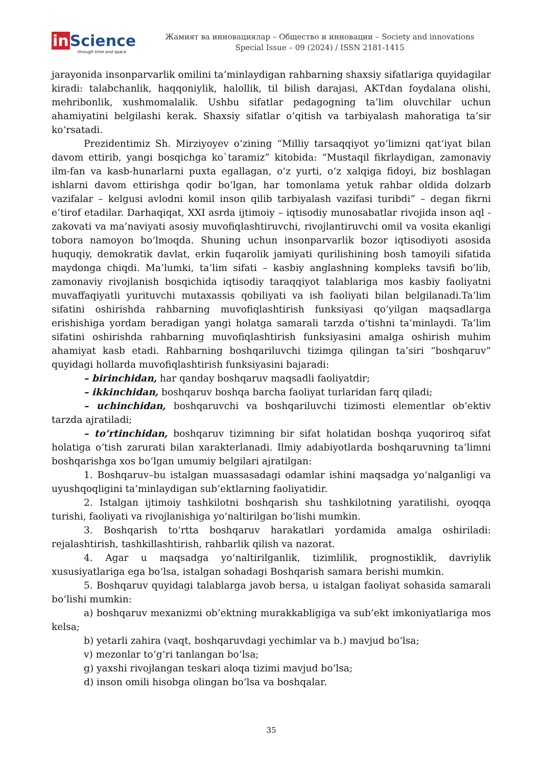in Science
through time and space
Жамият ва инновациялар – Общество и инновации – Society and innovations
Special Issue – 09 (2024) / ISSN 2181-1415
jarayonida insonparvarlik omilini ta’minlaydigan rahbarning shaxsiy sifatlariga quyidagilar kiradi: talabchanlik, haqqoniylik, halollik, til bilish darajasi, AKTdan foydalana olishi, mehribonlik, xushmomalalik. Ushbu sifatlar pedagogning ta’lim oluvchilar uchun ahamiyatini belgilashi kerak. Shaxsiy sifatlar o‘qitish va tarbiyalash mahoratiga ta’sir ko‘rsatadi.
Prezidentimiz Sh. Mirziyoyev o‘zining “Milliy tarsaqqiyot yo‘limizni qat‘iyat bilan davom ettirib, yangi bosqichga ko`taramiz” kitobida: “Mustaqil fikrlaydigan, zamonaviy ilm-fan va kasb-hunarlarni puxta egallagan, o‘z yurti, o‘z xalqiga fidoyi, biz boshlagan ishlarni davom ettirishga qodir bo‘lgan, har tomonlama yetuk rahbar oldida dolzarb vazifalar – kelgusi avlodni komil inson qilib tarbiyalash vazifasi turibdi” – degan fikrni e’tirof etadilar. Darhaqiqat, XXI asrda ijtimoiy – iqtisodiy munosabatlar rivojida inson aql -zakovati va ma’naviyati asosiy muvofiqlashtiruvchi, rivojlantiruvchi omil va vosita ekanligi tobora namoyon bo‘lmoqda. Shuning uchun insonparvarlik bozor iqtisodiyoti asosida huquqiy, demokratik davlat, erkin fuqarolik jamiyati qurilishining bosh tamoyili sifatida maydonga chiqdi. Ma’lumki, ta’lim sifati – kasbiy anglashning kompleks tavsifi bo‘lib, zamonaviy rivojlanish bosqichida iqtisodiy taraqqiyot talablariga mos kasbiy faoliyatni muvaffaqiyatli yurituvchi mutaxassis qobiliyati va ish faoliyati bilan belgilanadi.Ta’lim sifatini oshirishda rahbarning muvofiqlashtirish funksiyasi qo‘yilgan maqsadlarga erishishiga yordam beradigan yangi holatga samarali tarzda o‘tishni ta’minlaydi. Ta’lim sifatini oshirishda rahbarning muvofiqlashtirish funksiyasini amalga oshirish muhim ahamiyat kasb etadi. Rahbarning boshqariluvchi tizimga qilingan ta’siri “boshqaruv” quyidagi hollarda muvofiqlashtirish funksiyasini bajaradi:
– birinchidan, har qanday boshqaruv maqsadli faoliyatdir;
– ikkinchidan, boshqaruv boshqa barcha faoliyat turlaridan farq qiladi;
– uchinchidan, boshqaruvchi va boshqariluvchi tizimosti elementlar ob’ektiv tarzda ajratiladi;
– to‘rtinchidan, boshqaruv tizimning bir sifat holatidan boshqa yuqoriroq sifat holatiga o‘tish zarurati bilan xarakterlanadi. Ilmiy adabiyotlarda boshqaruvning ta’limni boshqarishga xos bo‘lgan umumiy belgilari ajratilgan:
1. Boshqaruv–bu istalgan muassasadagi odamlar ishini maqsadga yo‘nalganligi va uyushqoqligini ta’minlaydigan sub’ektlarning faoliyatidir.
2. Istalgan ijtimoiy tashkilotni boshqarish shu tashkilotning yaratilishi, oyoqqa turishi, faoliyati va rivojlanishiga yo‘naltirilgan bo‘lishi mumkin.
3. Boshqarish to‘rtta boshqaruv harakatlari yordamida amalga oshiriladi: rejalashtirish, tashkillashtirish, rahbarlik qilish va nazorat.
4. Agar u maqsadga yo‘naltirilganlik, tizimlilik, prognostiklik, davriylik xususiyatlariga ega bo‘lsa, istalgan sohadagi Boshqarish samara berishi mumkin.
5. Boshqaruv quyidagi talablarga javob bersa, u istalgan faoliyat sohasida samarali bo‘lishi mumkin:
a) boshqaruv mexanizmi ob’ektning murakkabligiga va sub’ekt imkoniyatlariga mos kelsa;
b) yetarli zahira (vaqt, boshqaruvdagi yechimlar va b.) mavjud bo‘lsa;
v) mezonlar to‘g‘ri tanlangan bo‘lsa;
g) yaxshi rivojlangan teskari aloqa tizimi mavjud bo‘lsa;
d) inson omili hisobga olingan bo‘lsa va boshqalar.
35